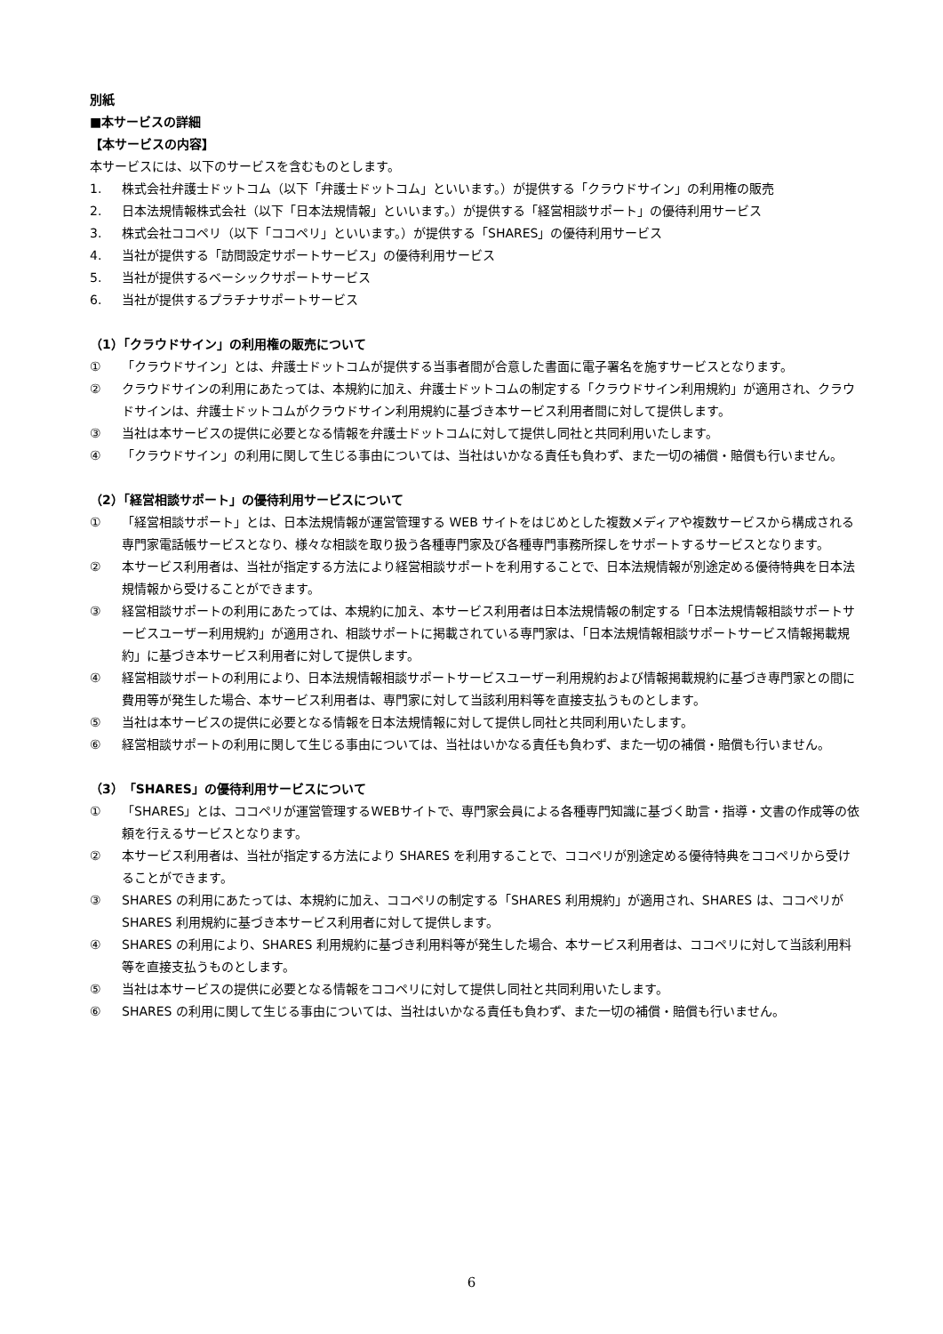別紙
■本サービスの詳細
【本サービスの内容】
本サービスには、以下のサービスを含むものとします。
1. 株式会社弁護士ドットコム（以下「弁護士ドットコム」といいます。）が提供する「クラウドサイン」の利用権の販売
2. 日本法規情報株式会社（以下「日本法規情報」といいます。）が提供する「経営相談サポート」の優待利用サービス
3. 株式会社ココペリ（以下「ココペリ」といいます。）が提供する「SHARES」の優待利用サービス
4. 当社が提供する「訪問設定サポートサービス」の優待利用サービス
5. 当社が提供するベーシックサポートサービス
6. 当社が提供するプラチナサポートサービス
（1）「クラウドサイン」の利用権の販売について
① 「クラウドサイン」とは、弁護士ドットコムが提供する当事者間が合意した書面に電子署名を施すサービスとなります。
② クラウドサインの利用にあたっては、本規約に加え、弁護士ドットコムの制定する「クラウドサイン利用規約」が適用され、クラウドサインは、弁護士ドットコムがクラウドサイン利用規約に基づき本サービス利用者間に対して提供します。
③ 当社は本サービスの提供に必要となる情報を弁護士ドットコムに対して提供し同社と共同利用いたします。
④ 「クラウドサイン」の利用に関して生じる事由については、当社はいかなる責任も負わず、また一切の補償・賠償も行いません。
（2）「経営相談サポート」の優待利用サービスについて
① 「経営相談サポート」とは、日本法規情報が運営管理する WEB サイトをはじめとした複数メディアや複数サービスから構成される専門家電話帳サービスとなり、様々な相談を取り扱う各種専門家及び各種専門事務所探しをサポートするサービスとなります。
② 本サービス利用者は、当社が指定する方法により経営相談サポートを利用することで、日本法規情報が別途定める優待特典を日本法規情報から受けることができます。
③ 経営相談サポートの利用にあたっては、本規約に加え、本サービス利用者は日本法規情報の制定する「日本法規情報相談サポートサービスユーザー利用規約」が適用され、相談サポートに掲載されている専門家は、「日本法規情報相談サポートサービス情報掲載規約」に基づき本サービス利用者に対して提供します。
④ 経営相談サポートの利用により、日本法規情報相談サポートサービスユーザー利用規約および情報掲載規約に基づき専門家との間に費用等が発生した場合、本サービス利用者は、専門家に対して当該利用料等を直接支払うものとします。
⑤ 当社は本サービスの提供に必要となる情報を日本法規情報に対して提供し同社と共同利用いたします。
⑥ 経営相談サポートの利用に関して生じる事由については、当社はいかなる責任も負わず、また一切の補償・賠償も行いません。
（3）「SHARES」の優待利用サービスについて
① 「SHARES」とは、ココペリが運営管理するWEBサイトで、専門家会員による各種専門知識に基づく助言・指導・文書の作成等の依頼を行えるサービスとなります。
② 本サービス利用者は、当社が指定する方法により SHARES を利用することで、ココペリが別途定める優待特典をココペリから受けることができます。
③ SHARES の利用にあたっては、本規約に加え、ココペリの制定する「SHARES 利用規約」が適用され、SHARES は、ココペリが SHARES 利用規約に基づき本サービス利用者に対して提供します。
④ SHARES の利用により、SHARES 利用規約に基づき利用料等が発生した場合、本サービス利用者は、ココペリに対して当該利用料等を直接支払うものとします。
⑤ 当社は本サービスの提供に必要となる情報をココペリに対して提供し同社と共同利用いたします。
⑥ SHARES の利用に関して生じる事由については、当社はいかなる責任も負わず、また一切の補償・賠償も行いません。
6